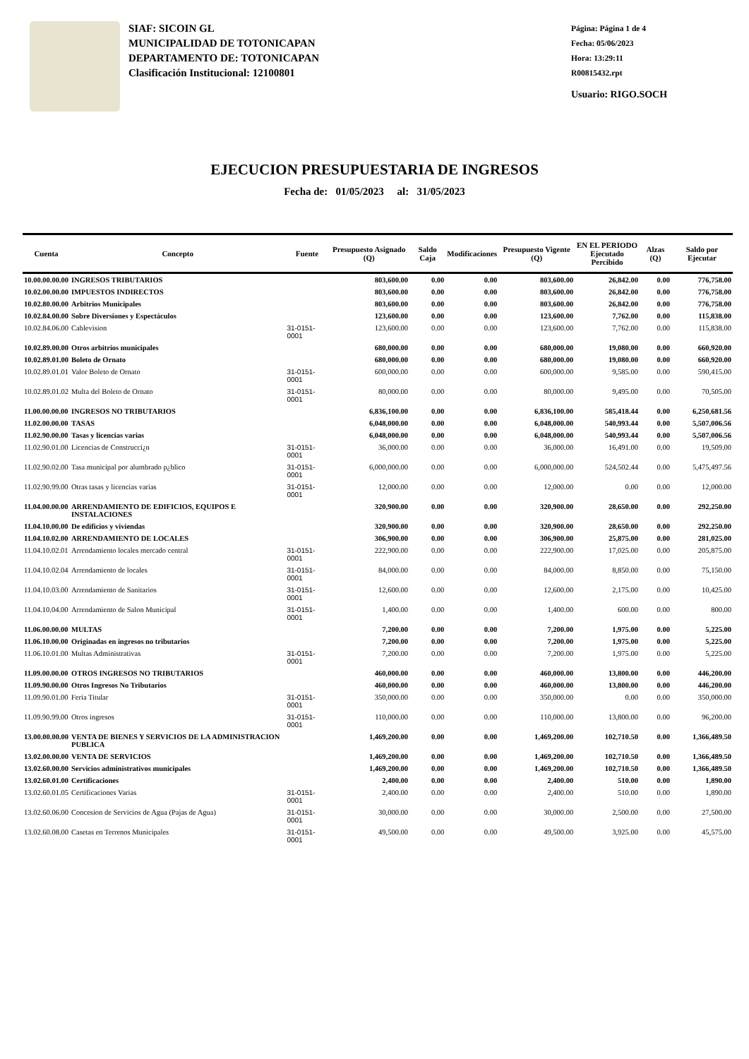SIAF: SICOIN GL
MUNICIPALIDAD DE TOTONICAPAN
DEPARTAMENTO DE: TOTONICAPAN
Clasificación Institucional: 12100801
Página: Página 1 de 4
Fecha: 05/06/2023
Hora: 13:29:11
R00815432.rpt
Usuario: RIGO.SOCH
EJECUCION PRESUPUESTARIA DE INGRESOS
Fecha de: 01/05/2023 al: 31/05/2023
| Cuenta | Concepto | Fuente | Presupuesto Asignado (Q) | Saldo Caja | Modificaciones | Presupuesto Vigente (Q) | EN EL PERIODO Ejecutado Percibido | Alzas (Q) | Saldo por Ejecutar |
| --- | --- | --- | --- | --- | --- | --- | --- | --- | --- |
| 10.00.00.00.00 | INGRESOS TRIBUTARIOS | | 803,600.00 | 0.00 | 0.00 | 803,600.00 | 26,842.00 | 0.00 | 776,758.00 |
| 10.02.00.00.00 | IMPUESTOS INDIRECTOS | | 803,600.00 | 0.00 | 0.00 | 803,600.00 | 26,842.00 | 0.00 | 776,758.00 |
| 10.02.80.00.00 | Arbitrios Municipales | | 803,600.00 | 0.00 | 0.00 | 803,600.00 | 26,842.00 | 0.00 | 776,758.00 |
| 10.02.84.00.00 | Sobre Diversiones y Espectáculos | | 123,600.00 | 0.00 | 0.00 | 123,600.00 | 7,762.00 | 0.00 | 115,838.00 |
| 10.02.84.06.00 | Cablevision | 31-0151-0001 | 123,600.00 | 0.00 | 0.00 | 123,600.00 | 7,762.00 | 0.00 | 115,838.00 |
| 10.02.89.00.00 | Otros arbitrios municipales | | 680,000.00 | 0.00 | 0.00 | 680,000.00 | 19,080.00 | 0.00 | 660,920.00 |
| 10.02.89.01.00 | Boleto de Ornato | | 680,000.00 | 0.00 | 0.00 | 680,000.00 | 19,080.00 | 0.00 | 660,920.00 |
| 10.02.89.01.01 | Valor Boleto de Ornato | 31-0151-0001 | 600,000.00 | 0.00 | 0.00 | 600,000.00 | 9,585.00 | 0.00 | 590,415.00 |
| 10.02.89.01.02 | Multa del Boleto de Ornato | 31-0151-0001 | 80,000.00 | 0.00 | 0.00 | 80,000.00 | 9,495.00 | 0.00 | 70,505.00 |
| 11.00.00.00.00 | INGRESOS NO TRIBUTARIOS | | 6,836,100.00 | 0.00 | 0.00 | 6,836,100.00 | 585,418.44 | 0.00 | 6,250,681.56 |
| 11.02.00.00.00 | TASAS | | 6,048,000.00 | 0.00 | 0.00 | 6,048,000.00 | 540,993.44 | 0.00 | 5,507,006.56 |
| 11.02.90.00.00 | Tasas y licencias varias | | 6,048,000.00 | 0.00 | 0.00 | 6,048,000.00 | 540,993.44 | 0.00 | 5,507,006.56 |
| 11.02.90.01.00 | Licencias de Construcci¿n | 31-0151-0001 | 36,000.00 | 0.00 | 0.00 | 36,000.00 | 16,491.00 | 0.00 | 19,509.00 |
| 11.02.90.02.00 | Tasa municipal por alumbrado p¿blico | 31-0151-0001 | 6,000,000.00 | 0.00 | 0.00 | 6,000,000.00 | 524,502.44 | 0.00 | 5,475,497.56 |
| 11.02.90.99.00 | Otras tasas y licencias varias | 31-0151-0001 | 12,000.00 | 0.00 | 0.00 | 12,000.00 | 0.00 | 0.00 | 12,000.00 |
| 11.04.00.00.00 | ARRENDAMIENTO DE EDIFICIOS, EQUIPOS E INSTALACIONES | | 320,900.00 | 0.00 | 0.00 | 320,900.00 | 28,650.00 | 0.00 | 292,250.00 |
| 11.04.10.00.00 | De edificios y viviendas | | 320,900.00 | 0.00 | 0.00 | 320,900.00 | 28,650.00 | 0.00 | 292,250.00 |
| 11.04.10.02.00 | ARRENDAMIENTO DE LOCALES | | 306,900.00 | 0.00 | 0.00 | 306,900.00 | 25,875.00 | 0.00 | 281,025.00 |
| 11.04.10.02.01 | Arrendamiento locales mercado central | 31-0151-0001 | 222,900.00 | 0.00 | 0.00 | 222,900.00 | 17,025.00 | 0.00 | 205,875.00 |
| 11.04.10.02.04 | Arrendamiento de locales | 31-0151-0001 | 84,000.00 | 0.00 | 0.00 | 84,000.00 | 8,850.00 | 0.00 | 75,150.00 |
| 11.04.10.03.00 | Arrendamiento de Sanitarios | 31-0151-0001 | 12,600.00 | 0.00 | 0.00 | 12,600.00 | 2,175.00 | 0.00 | 10,425.00 |
| 11.04.10.04.00 | Arrendamiento de Salon Municipal | 31-0151-0001 | 1,400.00 | 0.00 | 0.00 | 1,400.00 | 600.00 | 0.00 | 800.00 |
| 11.06.00.00.00 | MULTAS | | 7,200.00 | 0.00 | 0.00 | 7,200.00 | 1,975.00 | 0.00 | 5,225.00 |
| 11.06.10.00.00 | Originadas en ingresos no tributarios | | 7,200.00 | 0.00 | 0.00 | 7,200.00 | 1,975.00 | 0.00 | 5,225.00 |
| 11.06.10.01.00 | Multas Administrativas | 31-0151-0001 | 7,200.00 | 0.00 | 0.00 | 7,200.00 | 1,975.00 | 0.00 | 5,225.00 |
| 11.09.00.00.00 | OTROS INGRESOS NO TRIBUTARIOS | | 460,000.00 | 0.00 | 0.00 | 460,000.00 | 13,800.00 | 0.00 | 446,200.00 |
| 11.09.90.00.00 | Otros Ingresos No Tributarios | | 460,000.00 | 0.00 | 0.00 | 460,000.00 | 13,800.00 | 0.00 | 446,200.00 |
| 11.09.90.01.00 | Feria Titular | 31-0151-0001 | 350,000.00 | 0.00 | 0.00 | 350,000.00 | 0.00 | 0.00 | 350,000.00 |
| 11.09.90.99.00 | Otros ingresos | 31-0151-0001 | 110,000.00 | 0.00 | 0.00 | 110,000.00 | 13,800.00 | 0.00 | 96,200.00 |
| 13.00.00.00.00 | VENTA DE BIENES Y SERVICIOS DE LA ADMINISTRACION PUBLICA | | 1,469,200.00 | 0.00 | 0.00 | 1,469,200.00 | 102,710.50 | 0.00 | 1,366,489.50 |
| 13.02.00.00.00 | VENTA DE SERVICIOS | | 1,469,200.00 | 0.00 | 0.00 | 1,469,200.00 | 102,710.50 | 0.00 | 1,366,489.50 |
| 13.02.60.00.00 | Servicios administrativos municipales | | 1,469,200.00 | 0.00 | 0.00 | 1,469,200.00 | 102,710.50 | 0.00 | 1,366,489.50 |
| 13.02.60.01.00 | Certificaciones | | 2,400.00 | 0.00 | 0.00 | 2,400.00 | 510.00 | 0.00 | 1,890.00 |
| 13.02.60.01.05 | Certificaciones Varias | 31-0151-0001 | 2,400.00 | 0.00 | 0.00 | 2,400.00 | 510.00 | 0.00 | 1,890.00 |
| 13.02.60.06.00 | Concesion de Servicios de Agua (Pajas de Agua) | 31-0151-0001 | 30,000.00 | 0.00 | 0.00 | 30,000.00 | 2,500.00 | 0.00 | 27,500.00 |
| 13.02.60.08.00 | Casetas en Terrenos Municipales | 31-0151-0001 | 49,500.00 | 0.00 | 0.00 | 49,500.00 | 3,925.00 | 0.00 | 45,575.00 |